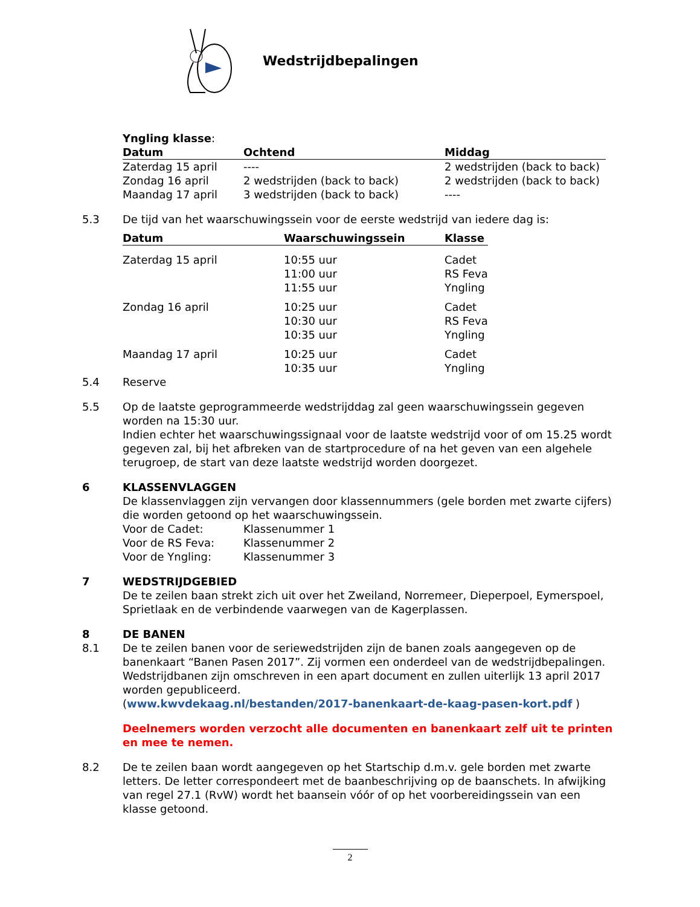Wedstrijdbepalingen
Yngling klasse:
| Datum | Ochtend | Middag |
| --- | --- | --- |
| Zaterdag 15 april | ---- | 2 wedstrijden (back to back) |
| Zondag 16 april | 2 wedstrijden (back to back) | 2 wedstrijden (back to back) |
| Maandag 17 april | 3 wedstrijden (back to back) | ---- |
5.3 De tijd van het waarschuwingssein voor de eerste wedstrijd van iedere dag is:
| Datum | Waarschuwingssein | Klasse |
| --- | --- | --- |
| Zaterdag 15 april | 10:55 uur 11:00 uur 11:55 uur | Cadet RS Feva Yngling |
| Zondag 16 april | 10:25 uur 10:30 uur 10:35 uur | Cadet RS Feva Yngling |
| Maandag 17 april | 10:25 uur 10:35 uur | Cadet Yngling |
5.4 Reserve
5.5 Op de laatste geprogrammeerde wedstrijddag zal geen waarschuwingssein gegeven worden na 15:30 uur.
Indien echter het waarschuwingssignaal voor de laatste wedstrijd voor of om 15.25 wordt gegeven zal, bij het afbreken van de startprocedure of na het geven van een algehele terugroep, de start van deze laatste wedstrijd worden doorgezet.
6 KLASSENVLAGGEN
De klassenvlaggen zijn vervangen door klassennummers (gele borden met zwarte cijfers) die worden getoond op het waarschuwingssein.
| Voor de Cadet: | Klassenummer 1 |
| Voor de RS Feva: | Klassenummer 2 |
| Voor de Yngling: | Klassenummer 3 |
7 WEDSTRIJDGEBIED
De te zeilen baan strekt zich uit over het Zweiland, Norremeer, Dieperpoel, Eymerspoel, Sprietlaak en de verbindende vaarwegen van de Kagerplassen.
8 DE BANEN
8.1 De te zeilen banen voor de seriewedstrijden zijn de banen zoals aangegeven op de banenkaart “Banen Pasen 2017”. Zij vormen een onderdeel van de wedstrijdbepalingen. Wedstrijdbanen zijn omschreven in een apart document en zullen uiterlijk 13 april 2017 worden gepubliceerd.
(www.kwvdekaag.nl/bestanden/2017-banenkaart-de-kaag-pasen-kort.pdf )
Deelnemers worden verzocht alle documenten en banenkaart zelf uit te printen en mee te nemen.
8.2 De te zeilen baan wordt aangegeven op het Startschip d.m.v. gele borden met zwarte letters. De letter correspondeert met de baanbeschrijving op de baanschets. In afwijking van regel 27.1 (RvW) wordt het baansein vóór of op het voorbereidingssein van een klasse getoond.
2